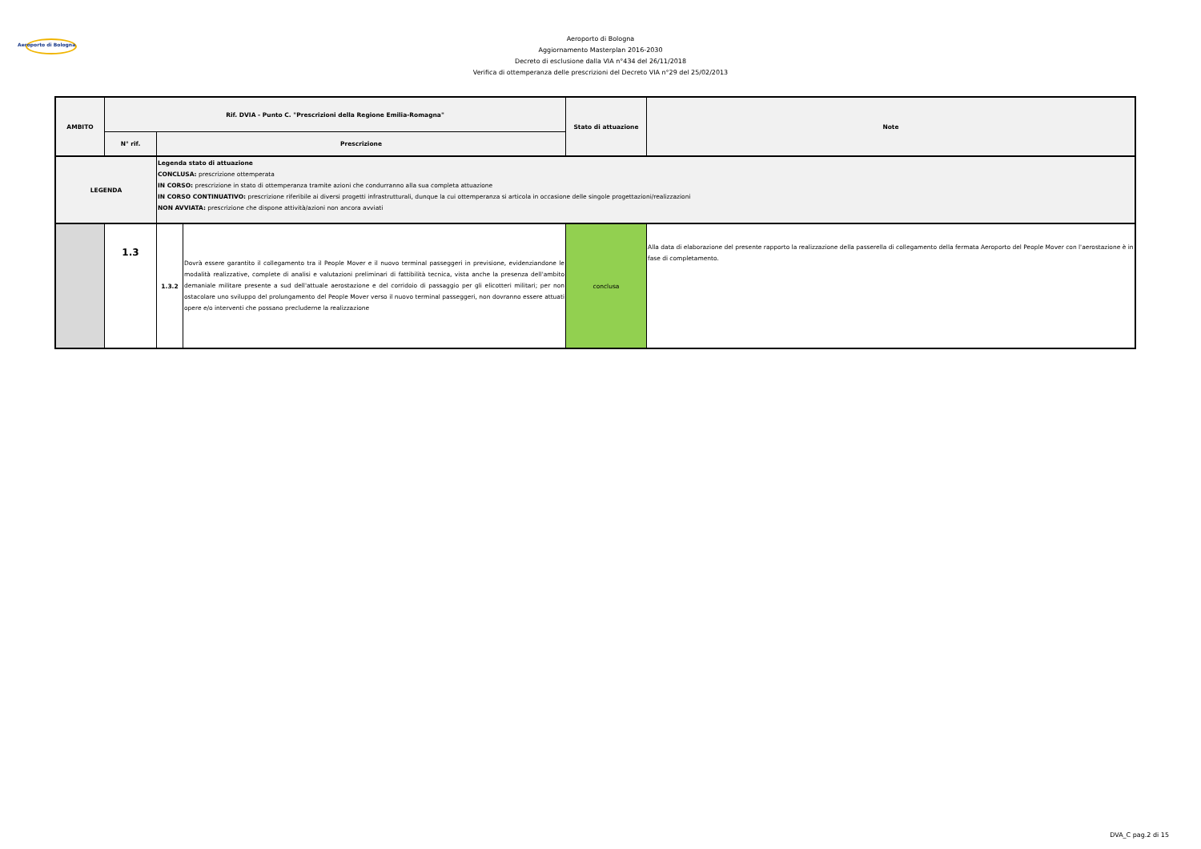Aeroporto di Bologna
Aeroporto di Bologna
Aggiornamento Masterplan 2016-2030
Decreto di esclusione dalla VIA n°434 del 26/11/2018
Verifica di ottemperanza delle prescrizioni del Decreto VIA n°29 del 25/02/2013
| AMBITO | Rif. DVIA - Punto C. "Prescrizioni della Regione Emilia-Romagna" | | | Stato di attuazione | Note |
| --- | --- | --- | --- | --- | --- |
| | N° rif. | Prescrizione | | | |
| LEGENDA | | Legenda stato di attuazione CONCLUSA: prescrizione ottemperata IN CORSO: prescrizione in stato di ottemperanza tramite azioni che condurranno alla sua completa attuazione IN CORSO CONTINUATIVO: prescrizione riferibile ai diversi progetti infrastrutturali, dunque la cui ottemperanza si articola in occasione delle singole progettazioni/realizzazioni NON AVVIATA: prescrizione che dispone attività/azioni non ancora avviati | | | |
| | 1.3 | 1.3.2 | Dovrà essere garantito il collegamento tra il People Mover e il nuovo terminal passeggeri in previsione, evidenziandone le modalità realizzative, complete di analisi e valutazioni preliminari di fattibilità tecnica, vista anche la presenza dell'ambito demaniale militare presente a sud dell'attuale aerostazione e del corridoio di passaggio per gli elicotteri militari; per non ostacolare uno sviluppo del prolungamento del People Mover verso il nuovo terminal passeggeri, non dovranno essere attuati opere e/o interventi che possano precluderne la realizzazione | conclusa | Alla data di elaborazione del presente rapporto la realizzazione della passerella di collegamento della fermata Aeroporto del People Mover con l'aerostazione è in fase di completamento. |
DVA_C pag.2 di 15